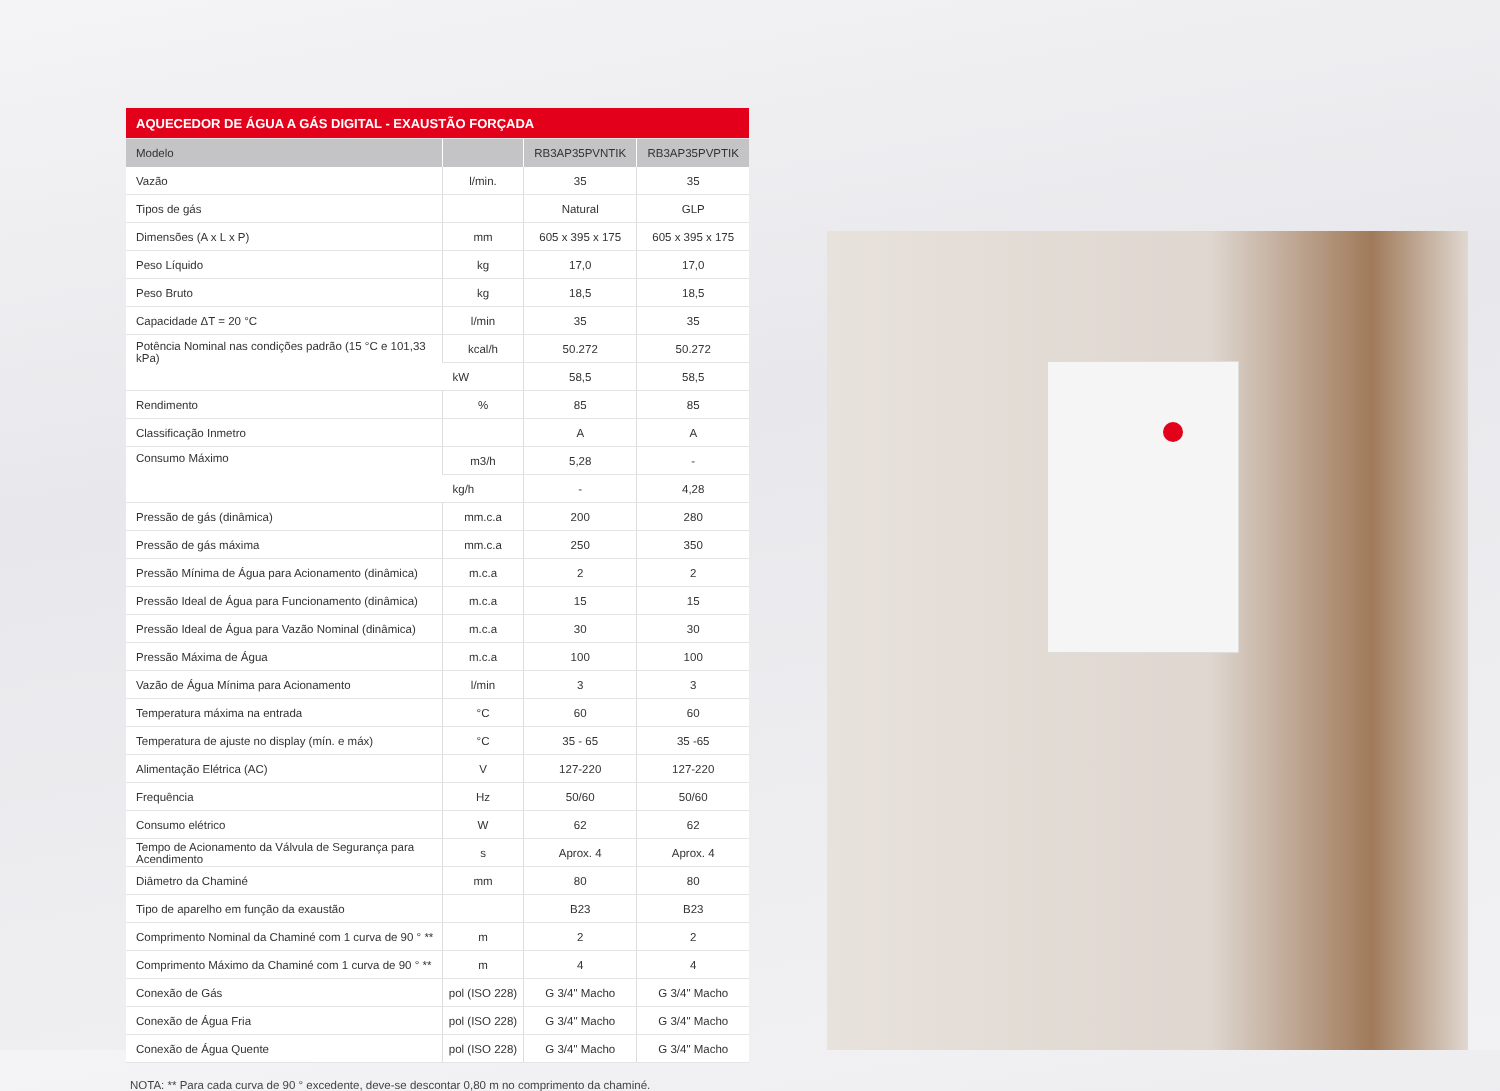| AQUECEDOR DE ÁGUA A GÁS DIGITAL - EXAUSTÃO FORÇADA | | | |
| Modelo | | RB3AP35PVNTIK | RB3AP35PVPTIK |
| Vazão | l/min. | 35 | 35 |
| Tipos de gás | | Natural | GLP |
| Dimensões (A x L x P) | mm | 605 x 395 x 175 | 605 x 395 x 175 |
| Peso Líquido | kg | 17,0 | 17,0 |
| Peso Bruto | kg | 18,5 | 18,5 |
| Capacidade ΔT = 20 °C | l/min | 35 | 35 |
| Potência Nominal nas condições padrão (15 °C e 101,33 kPa) | kcal/h | 50.272 | 50.272 |
| | kW | 58,5 | 58,5 |
| Rendimento | % | 85 | 85 |
| Classificação Inmetro | | A | A |
| Consumo Máximo | m3/h | 5,28 | - |
| | kg/h | - | 4,28 |
| Pressão de gás (dinâmica) | mm.c.a | 200 | 280 |
| Pressão de gás máxima | mm.c.a | 250 | 350 |
| Pressão Mínima de Água para Acionamento (dinâmica) | m.c.a | 2 | 2 |
| Pressão Ideal de Água para Funcionamento (dinâmica) | m.c.a | 15 | 15 |
| Pressão Ideal de Água para Vazão Nominal (dinâmica) | m.c.a | 30 | 30 |
| Pressão Máxima de Água | m.c.a | 100 | 100 |
| Vazão de Água Mínima para Acionamento | l/min | 3 | 3 |
| Temperatura máxima na entrada | °C | 60 | 60 |
| Temperatura de ajuste no display (mín. e máx) | °C | 35 - 65 | 35 -65 |
| Alimentação Elétrica (AC) | V | 127-220 | 127-220 |
| Frequência | Hz | 50/60 | 50/60 |
| Consumo elétrico | W | 62 | 62 |
| Tempo de Acionamento da Válvula de Segurança para Acendimento | s | Aprox. 4 | Aprox. 4 |
| Diâmetro da Chaminé | mm | 80 | 80 |
| Tipo de aparelho em função da exaustão | | B23 | B23 |
| Comprimento Nominal da Chaminé com 1 curva de 90 ° ** | m | 2 | 2 |
| Comprimento Máximo da Chaminé com 1 curva de 90 ° ** | m | 4 | 4 |
| Conexão de Gás | pol (ISO 228) | G 3/4" Macho | G 3/4" Macho |
| Conexão de Água Fria | pol (ISO 228) | G 3/4" Macho | G 3/4" Macho |
| Conexão de Água Quente | pol (ISO 228) | G 3/4" Macho | G 3/4" Macho |
NOTA: ** Para cada curva de 90 ° excedente, deve-se descontar 0,80 m no comprimento da chaminé.